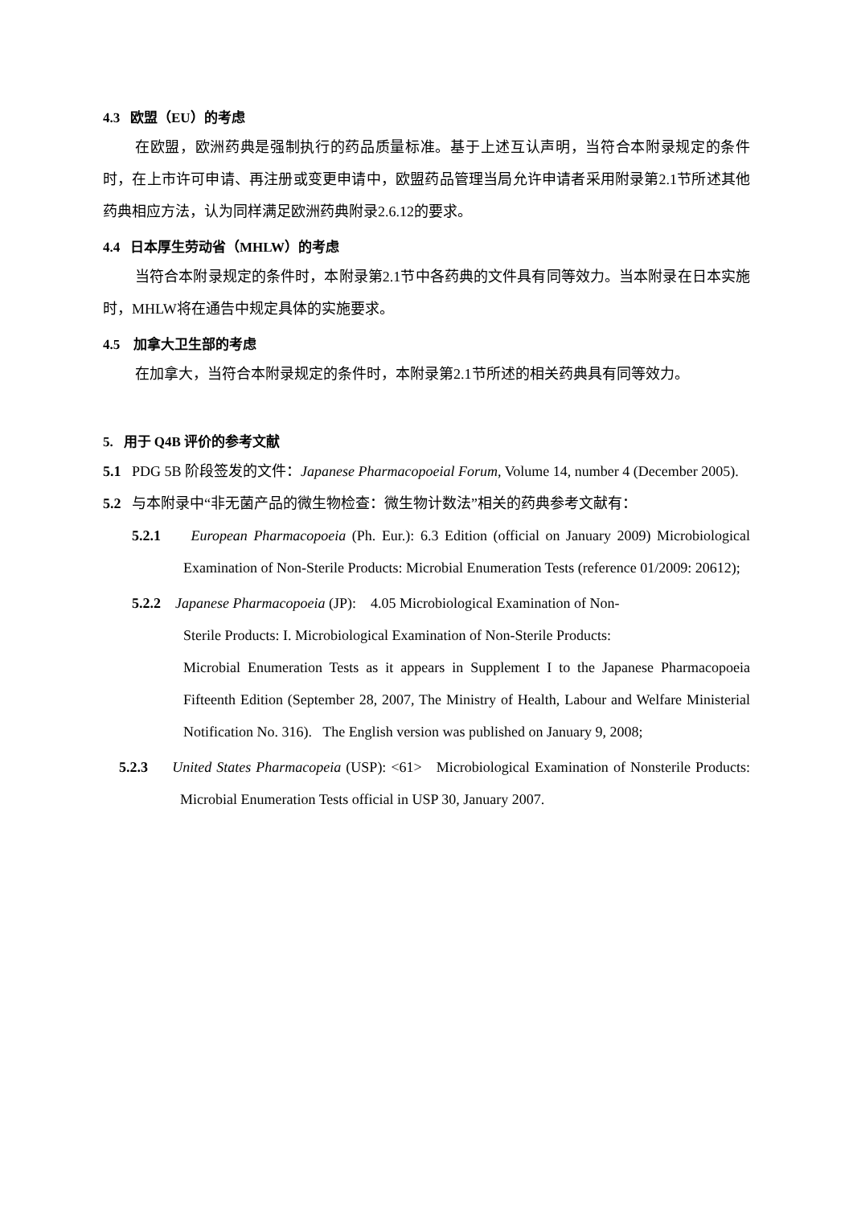4.3 欧盟（EU）的考虑
在欧盟，欧洲药典是强制执行的药品质量标准。基于上述互认声明，当符合本附录规定的条件时，在上市许可申请、再注册或变更申请中，欧盟药品管理当局允许申请者采用附录第2.1节所述其他药典相应方法，认为同样满足欧洲药典附录2.6.12的要求。
4.4 日本厚生劳动省（MHLW）的考虑
当符合本附录规定的条件时，本附录第2.1节中各药典的文件具有同等效力。当本附录在日本实施时，MHLW将在通告中规定具体的实施要求。
4.5 加拿大卫生部的考虑
在加拿大，当符合本附录规定的条件时，本附录第2.1节所述的相关药典具有同等效力。
5. 用于 Q4B 评价的参考文献
5.1 PDG 5B 阶段签发的文件：Japanese Pharmacopoeial Forum, Volume 14, number 4 (December 2005).
5.2 与本附录中“非无菌产品的微生物检查：微生物计数法”相关的药典参考文献有：
5.2.1 European Pharmacopoeia (Ph. Eur.): 6.3 Edition (official on January 2009) Microbiological Examination of Non-Sterile Products: Microbial Enumeration Tests (reference 01/2009: 20612);
5.2.2 Japanese Pharmacopoeia (JP): 4.05 Microbiological Examination of Non-
Sterile Products: I. Microbiological Examination of Non-Sterile Products:
Microbial Enumeration Tests as it appears in Supplement I to the Japanese Pharmacopoeia Fifteenth Edition (September 28, 2007, The Ministry of Health, Labour and Welfare Ministerial Notification No. 316). The English version was published on January 9, 2008;
5.2.3 United States Pharmacopeia (USP): <61> Microbiological Examination of Nonsterile Products: Microbial Enumeration Tests official in USP 30, January 2007.